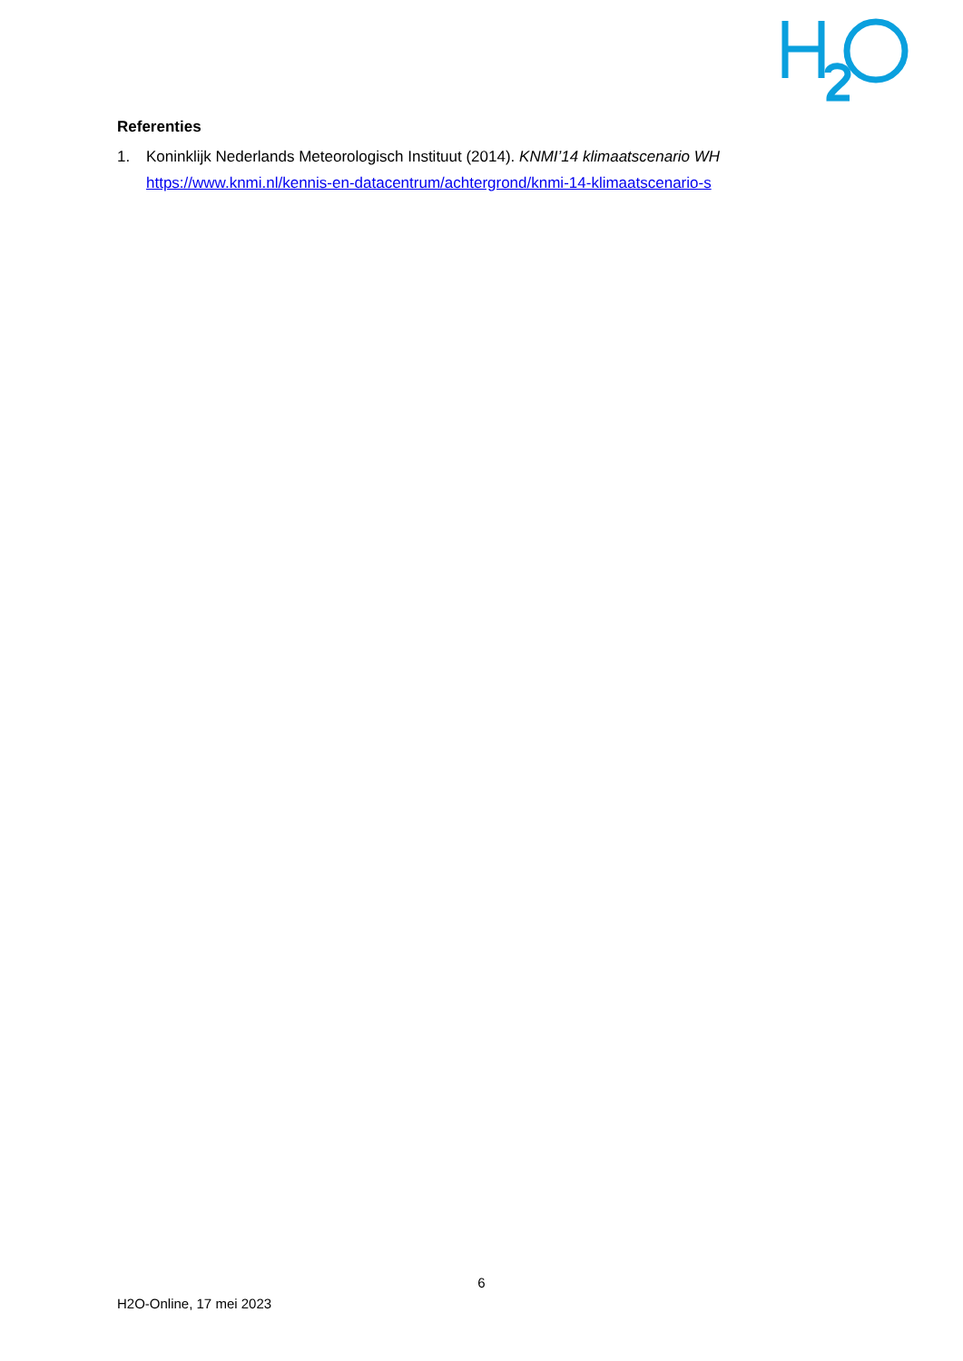Referenties
1. Koninklijk Nederlands Meteorologisch Instituut (2014). KNMI’14 klimaatscenario WH
https://www.knmi.nl/kennis-en-datacentrum/achtergrond/knmi-14-klimaatscenario-s
6
H2O-Online, 17 mei 2023